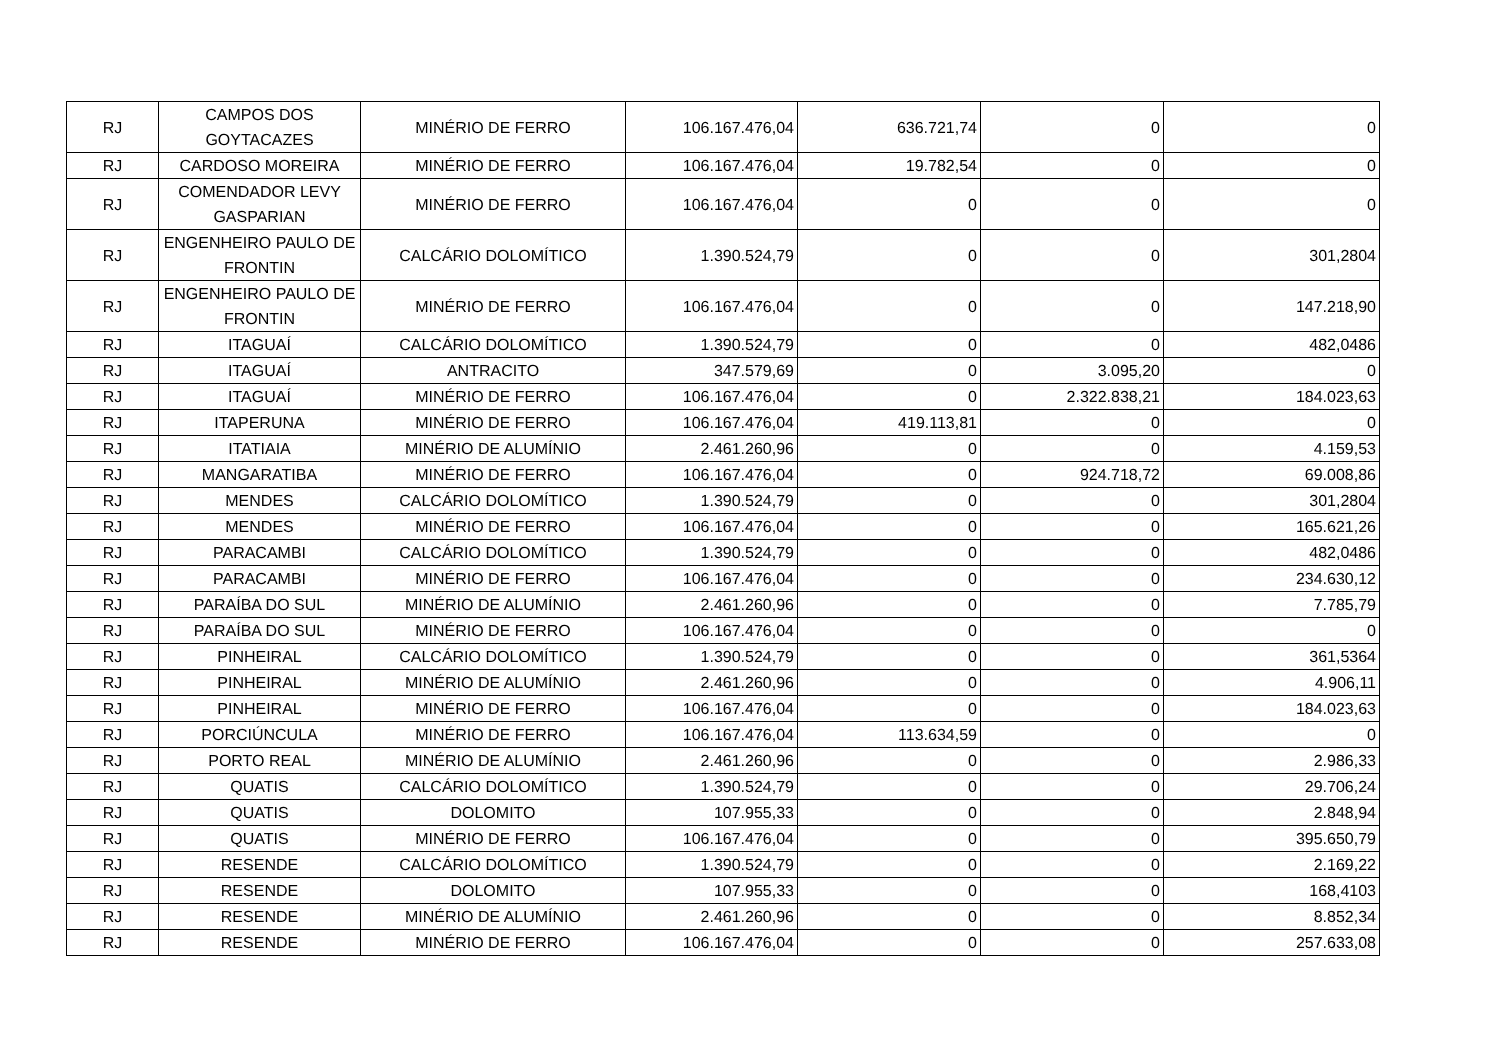| RJ | CAMPOS DOS GOYTACAZES | MINÉRIO DE FERRO | 106.167.476,04 | 636.721,74 | 0 | 0 |
| RJ | CARDOSO MOREIRA | MINÉRIO DE FERRO | 106.167.476,04 | 19.782,54 | 0 | 0 |
| RJ | COMENDADOR LEVY GASPARIAN | MINÉRIO DE FERRO | 106.167.476,04 | 0 | 0 | 0 |
| RJ | ENGENHEIRO PAULO DE FRONTIN | CALCÁRIO DOLOMÍTICO | 1.390.524,79 | 0 | 0 | 301,2804 |
| RJ | ENGENHEIRO PAULO DE FRONTIN | MINÉRIO DE FERRO | 106.167.476,04 | 0 | 0 | 147.218,90 |
| RJ | ITAGUAÍ | CALCÁRIO DOLOMÍTICO | 1.390.524,79 | 0 | 0 | 482,0486 |
| RJ | ITAGUAÍ | ANTRACITO | 347.579,69 | 0 | 3.095,20 | 0 |
| RJ | ITAGUAÍ | MINÉRIO DE FERRO | 106.167.476,04 | 0 | 2.322.838,21 | 184.023,63 |
| RJ | ITAPERUNA | MINÉRIO DE FERRO | 106.167.476,04 | 419.113,81 | 0 | 0 |
| RJ | ITATIAIA | MINÉRIO DE ALUMÍNIO | 2.461.260,96 | 0 | 0 | 4.159,53 |
| RJ | MANGARATIBA | MINÉRIO DE FERRO | 106.167.476,04 | 0 | 924.718,72 | 69.008,86 |
| RJ | MENDES | CALCÁRIO DOLOMÍTICO | 1.390.524,79 | 0 | 0 | 301,2804 |
| RJ | MENDES | MINÉRIO DE FERRO | 106.167.476,04 | 0 | 0 | 165.621,26 |
| RJ | PARACAMBI | CALCÁRIO DOLOMÍTICO | 1.390.524,79 | 0 | 0 | 482,0486 |
| RJ | PARACAMBI | MINÉRIO DE FERRO | 106.167.476,04 | 0 | 0 | 234.630,12 |
| RJ | PARAÍBA DO SUL | MINÉRIO DE ALUMÍNIO | 2.461.260,96 | 0 | 0 | 7.785,79 |
| RJ | PARAÍBA DO SUL | MINÉRIO DE FERRO | 106.167.476,04 | 0 | 0 | 0 |
| RJ | PINHEIRAL | CALCÁRIO DOLOMÍTICO | 1.390.524,79 | 0 | 0 | 361,5364 |
| RJ | PINHEIRAL | MINÉRIO DE ALUMÍNIO | 2.461.260,96 | 0 | 0 | 4.906,11 |
| RJ | PINHEIRAL | MINÉRIO DE FERRO | 106.167.476,04 | 0 | 0 | 184.023,63 |
| RJ | PORCIÚNCULA | MINÉRIO DE FERRO | 106.167.476,04 | 113.634,59 | 0 | 0 |
| RJ | PORTO REAL | MINÉRIO DE ALUMÍNIO | 2.461.260,96 | 0 | 0 | 2.986,33 |
| RJ | QUATIS | CALCÁRIO DOLOMÍTICO | 1.390.524,79 | 0 | 0 | 29.706,24 |
| RJ | QUATIS | DOLOMITO | 107.955,33 | 0 | 0 | 2.848,94 |
| RJ | QUATIS | MINÉRIO DE FERRO | 106.167.476,04 | 0 | 0 | 395.650,79 |
| RJ | RESENDE | CALCÁRIO DOLOMÍTICO | 1.390.524,79 | 0 | 0 | 2.169,22 |
| RJ | RESENDE | DOLOMITO | 107.955,33 | 0 | 0 | 168,4103 |
| RJ | RESENDE | MINÉRIO DE ALUMÍNIO | 2.461.260,96 | 0 | 0 | 8.852,34 |
| RJ | RESENDE | MINÉRIO DE FERRO | 106.167.476,04 | 0 | 0 | 257.633,08 |